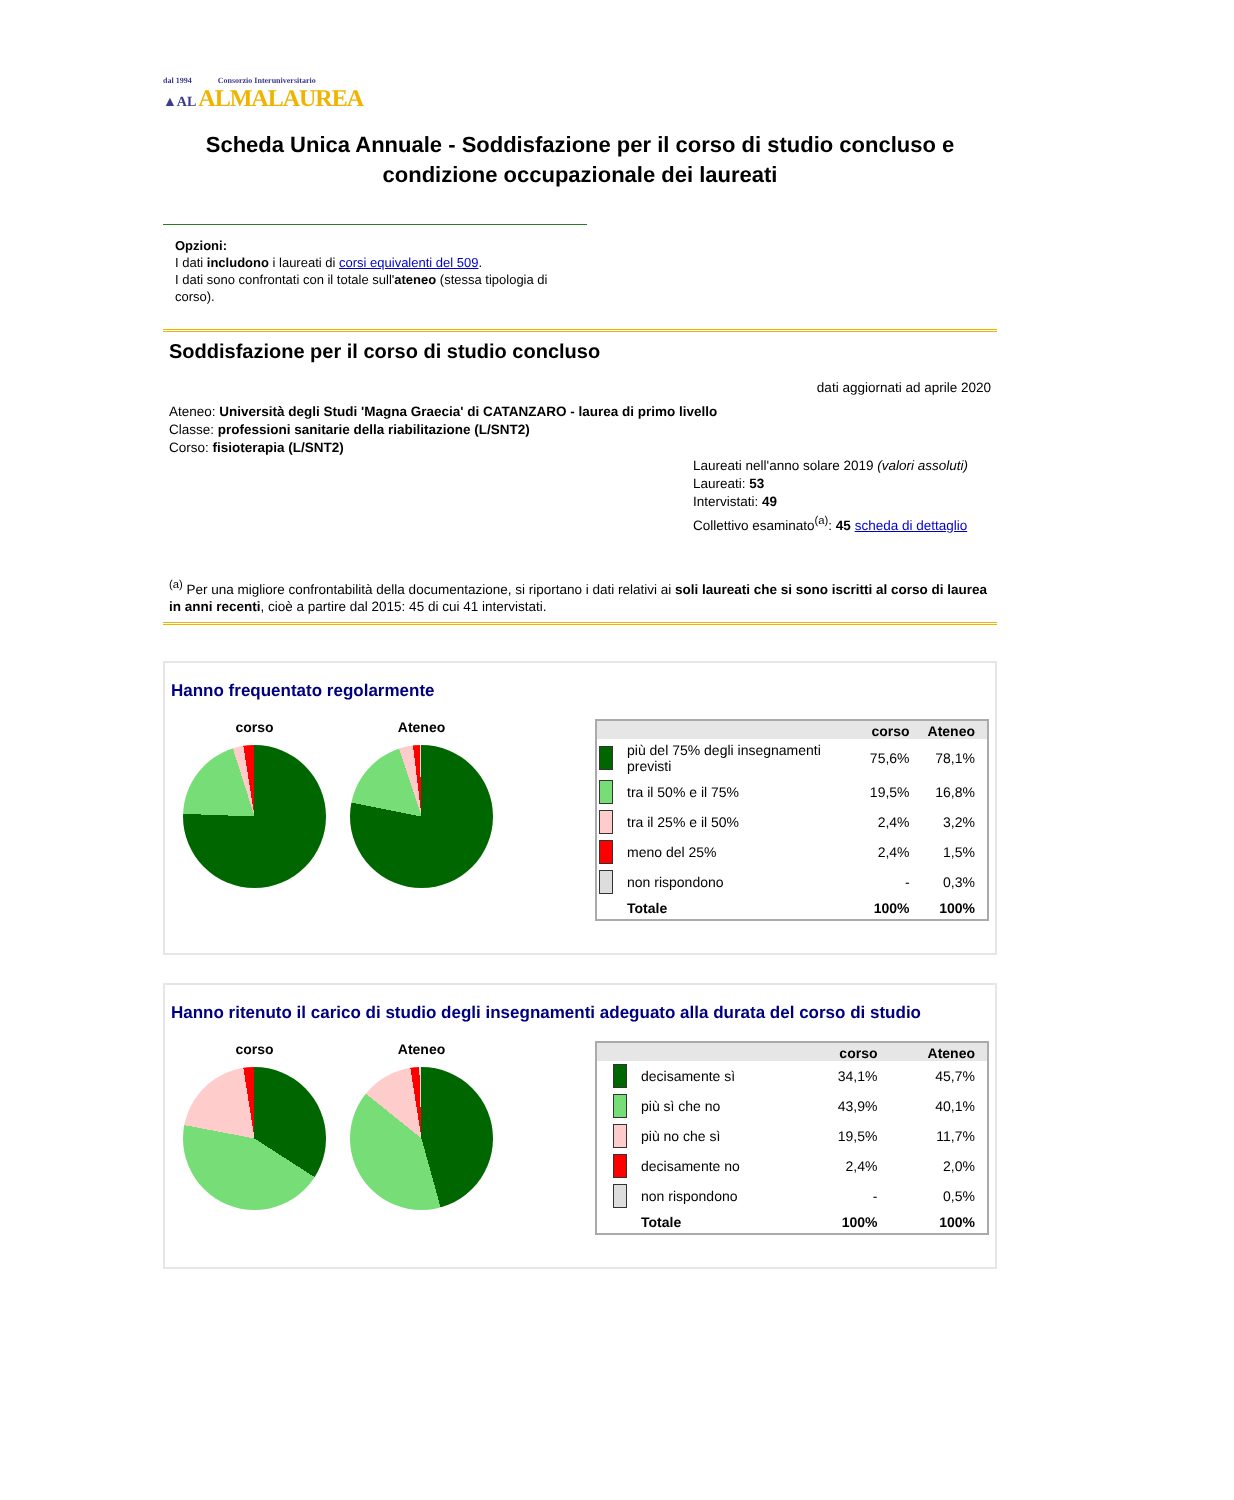dal 1994 Consorzio Interuniversitario
▲AL ALMALAUREA
Scheda Unica Annuale - Soddisfazione per il corso di studio concluso e condizione occupazionale dei laureati
Opzioni:
I dati includono i laureati di corsi equivalenti del 509.
I dati sono confrontati con il totale sull'ateneo (stessa tipologia di corso).
Soddisfazione per il corso di studio concluso
dati aggiornati ad aprile 2020
Ateneo: Università degli Studi 'Magna Graecia' di CATANZARO - laurea di primo livello
Classe: professioni sanitarie della riabilitazione (L/SNT2)
Corso: fisioterapia (L/SNT2)
Laureati nell'anno solare 2019 (valori assoluti)
Laureati: 53
Intervistati: 49
Collettivo esaminato<sup>(a)</sup>: 45 scheda di dettaglio
<sup>(a)</sup> Per una migliore confrontabilità della documentazione, si riportano i dati relativi ai soli laureati che si sono iscritti al corso di laurea in anni recenti, cioè a partire dal 2015: 45 di cui 41 intervistati.
Hanno frequentato regolarmente
corso Ateneo
| | | corso | Ateneo |
| --- | --- | --- | --- |
| | più del 75% degli insegnamenti previsti | 75,6% | 78,1% |
| | tra il 50% e il 75% | 19,5% | 16,8% |
| | tra il 25% e il 50% | 2,4% | 3,2% |
| | meno del 25% | 2,4% | 1,5% |
| | non rispondono | - | 0,3% |
| | Totale | 100% | 100% |
Hanno ritenuto il carico di studio degli insegnamenti adeguato alla durata del corso di studio
corso Ateneo
| | | corso | Ateneo |
| --- | --- | --- | --- |
| | decisamente sì | 34,1% | 45,7% |
| | più sì che no | 43,9% | 40,1% |
| | più no che sì | 19,5% | 11,7% |
| | decisamente no | 2,4% | 2,0% |
| | non rispondono | - | 0,5% |
| | Totale | 100% | 100% |